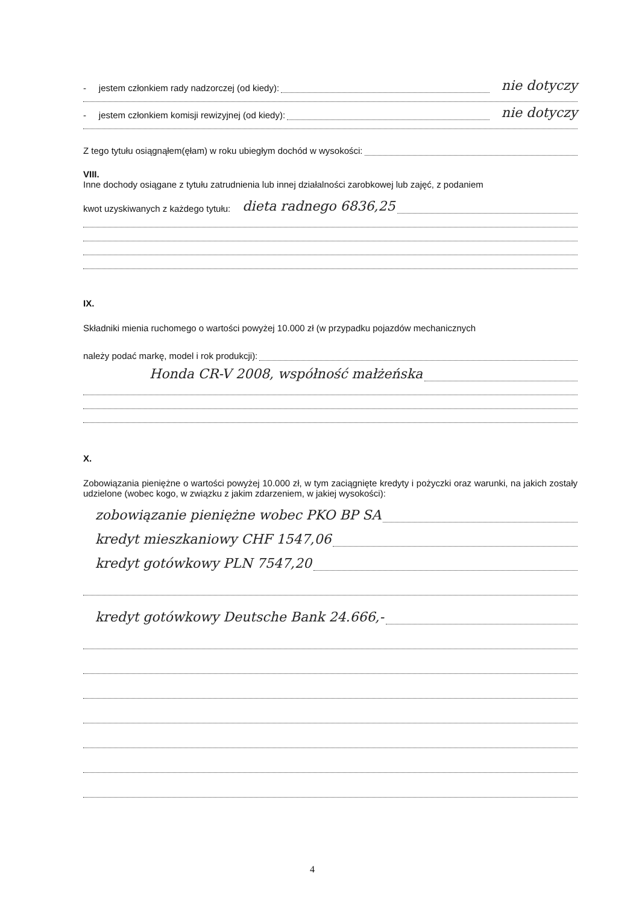- jestem członkiem rady nadzorczej (od kiedy):
nie dotyczy
- jestem członkiem komisji rewizyjnej (od kiedy):
nie dotyczy
Z tego tytułu osiągnąłem(ęłam) w roku ubiegłym dochód w wysokości:
VIII.
Inne dochody osiągane z tytułu zatrudnienia lub innej działalności zarobkowej lub zajęć, z podaniem
kwot uzyskiwanych z każdego tytułu: dieta radnego 6836,25
IX.
Składniki mienia ruchomego o wartości powyżej 10.000 zł (w przypadku pojazdów mechanicznych
należy podać markę, model i rok produkcji):
Honda CR-V 2008, współność małżeńska
X.
Zobowiązania pieniężne o wartości powyżej 10.000 zł, w tym zaciągnięte kredyty i pożyczki oraz warunki, na jakich zostały udzielone (wobec kogo, w związku z jakim zdarzeniem, w jakiej wysokości):
zobowiązanie pieniężne wobec PKO BP SA
kredyt mieszkaniowy CHF 1547,06
kredyt gotówkowy PLN 7547,20
kredyt gotówkowy Deutsche Bank 24.666,-
4